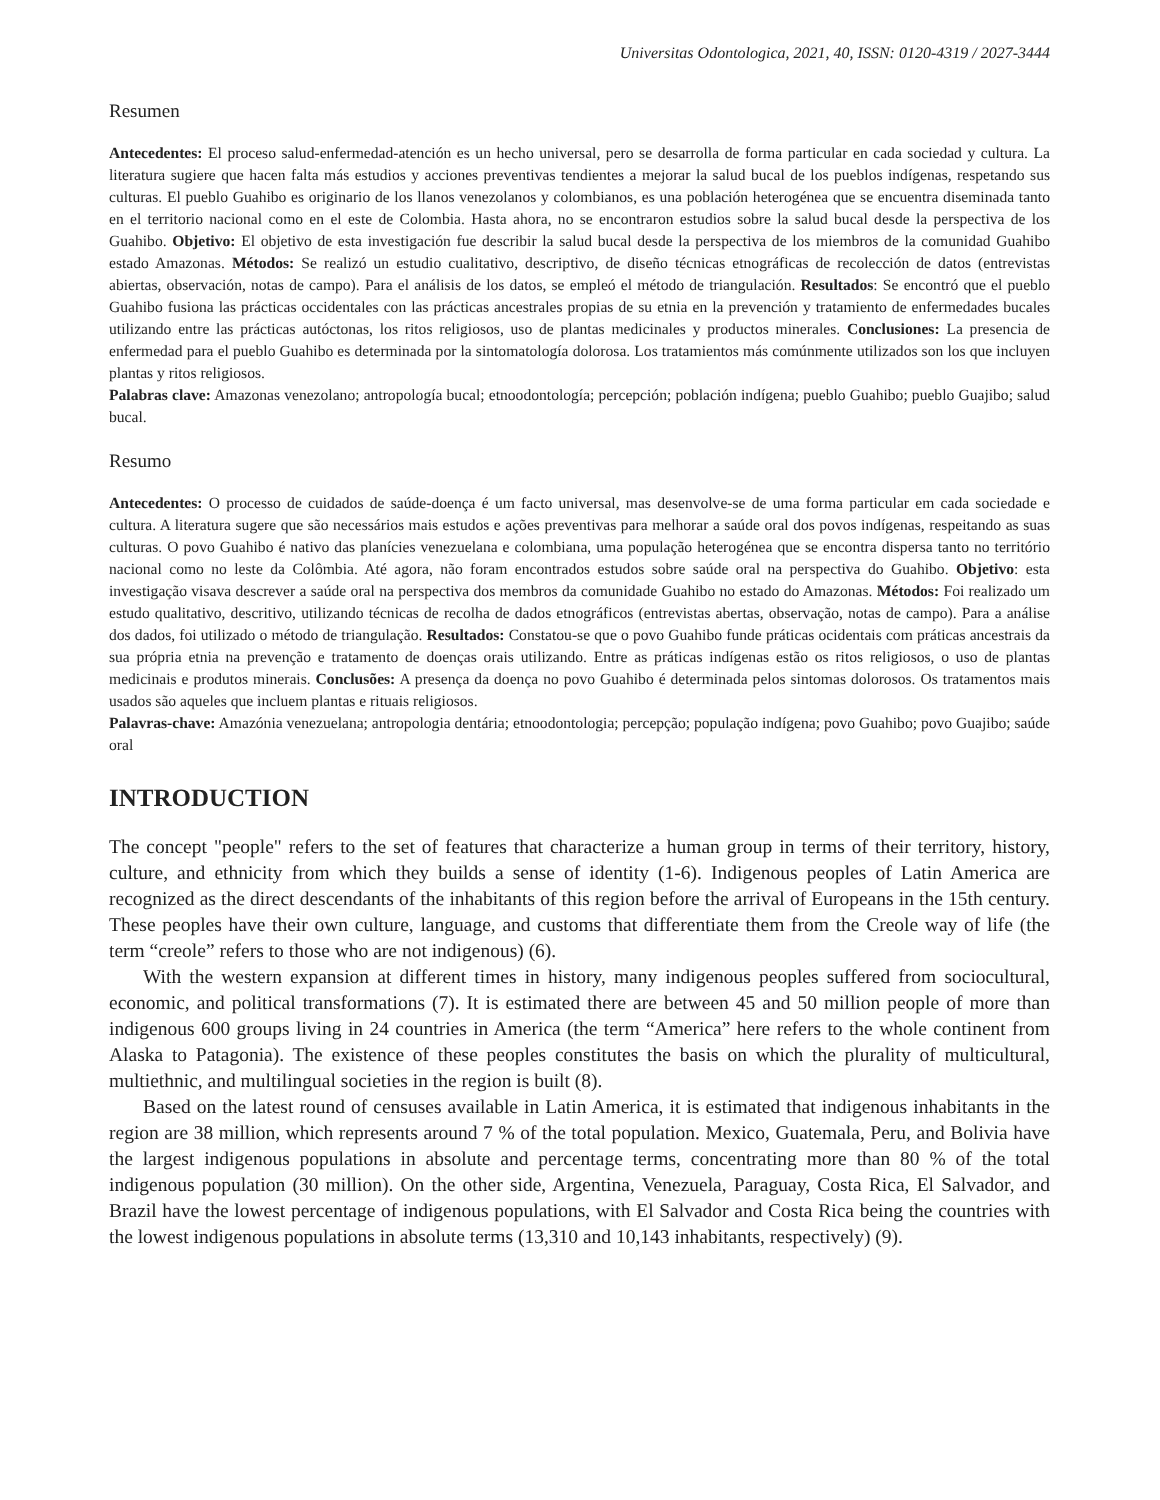Universitas Odontologica, 2021, 40, ISSN: 0120-4319 / 2027-3444
Resumen
Antecedentes: El proceso salud-enfermedad-atención es un hecho universal, pero se desarrolla de forma particular en cada sociedad y cultura. La literatura sugiere que hacen falta más estudios y acciones preventivas tendientes a mejorar la salud bucal de los pueblos indígenas, respetando sus culturas. El pueblo Guahibo es originario de los llanos venezolanos y colombianos, es una población heterogénea que se encuentra diseminada tanto en el territorio nacional como en el este de Colombia. Hasta ahora, no se encontraron estudios sobre la salud bucal desde la perspectiva de los Guahibo. Objetivo: El objetivo de esta investigación fue describir la salud bucal desde la perspectiva de los miembros de la comunidad Guahibo estado Amazonas. Métodos: Se realizó un estudio cualitativo, descriptivo, de diseño técnicas etnográficas de recolección de datos (entrevistas abiertas, observación, notas de campo). Para el análisis de los datos, se empleó el método de triangulación. Resultados: Se encontró que el pueblo Guahibo fusiona las prácticas occidentales con las prácticas ancestrales propias de su etnia en la prevención y tratamiento de enfermedades bucales utilizando entre las prácticas autóctonas, los ritos religiosos, uso de plantas medicinales y productos minerales. Conclusiones: La presencia de enfermedad para el pueblo Guahibo es determinada por la sintomatología dolorosa. Los tratamientos más comúnmente utilizados son los que incluyen plantas y ritos religiosos.
Palabras clave: Amazonas venezolano; antropología bucal; etnoodontología; percepción; población indígena; pueblo Guahibo; pueblo Guajibo; salud bucal.
Resumo
Antecedentes: O processo de cuidados de saúde-doença é um facto universal, mas desenvolve-se de uma forma particular em cada sociedade e cultura. A literatura sugere que são necessários mais estudos e ações preventivas para melhorar a saúde oral dos povos indígenas, respeitando as suas culturas. O povo Guahibo é nativo das planícies venezuelana e colombiana, uma população heterogénea que se encontra dispersa tanto no território nacional como no leste da Colômbia. Até agora, não foram encontrados estudos sobre saúde oral na perspectiva do Guahibo. Objetivo: esta investigação visava descrever a saúde oral na perspectiva dos membros da comunidade Guahibo no estado do Amazonas. Métodos: Foi realizado um estudo qualitativo, descritivo, utilizando técnicas de recolha de dados etnográficos (entrevistas abertas, observação, notas de campo). Para a análise dos dados, foi utilizado o método de triangulação. Resultados: Constatou-se que o povo Guahibo funde práticas ocidentais com práticas ancestrais da sua própria etnia na prevenção e tratamento de doenças orais utilizando. Entre as práticas indígenas estão os ritos religiosos, o uso de plantas medicinais e produtos minerais. Conclusões: A presença da doença no povo Guahibo é determinada pelos sintomas dolorosos. Os tratamentos mais usados são aqueles que incluem plantas e rituais religiosos.
Palavras-chave: Amazónia venezuelana; antropologia dentária; etnoodontologia; percepção; população indígena; povo Guahibo; povo Guajibo; saúde oral
INTRODUCTION
The concept "people" refers to the set of features that characterize a human group in terms of their territory, history, culture, and ethnicity from which they builds a sense of identity (1-6). Indigenous peoples of Latin America are recognized as the direct descendants of the inhabitants of this region before the arrival of Europeans in the 15th century. These peoples have their own culture, language, and customs that differentiate them from the Creole way of life (the term “creole” refers to those who are not indigenous) (6).
With the western expansion at different times in history, many indigenous peoples suffered from sociocultural, economic, and political transformations (7). It is estimated there are between 45 and 50 million people of more than indigenous 600 groups living in 24 countries in America (the term “America” here refers to the whole continent from Alaska to Patagonia). The existence of these peoples constitutes the basis on which the plurality of multicultural, multiethnic, and multilingual societies in the region is built (8).
Based on the latest round of censuses available in Latin America, it is estimated that indigenous inhabitants in the region are 38 million, which represents around 7 % of the total population. Mexico, Guatemala, Peru, and Bolivia have the largest indigenous populations in absolute and percentage terms, concentrating more than 80 % of the total indigenous population (30 million). On the other side, Argentina, Venezuela, Paraguay, Costa Rica, El Salvador, and Brazil have the lowest percentage of indigenous populations, with El Salvador and Costa Rica being the countries with the lowest indigenous populations in absolute terms (13,310 and 10,143 inhabitants, respectively) (9).